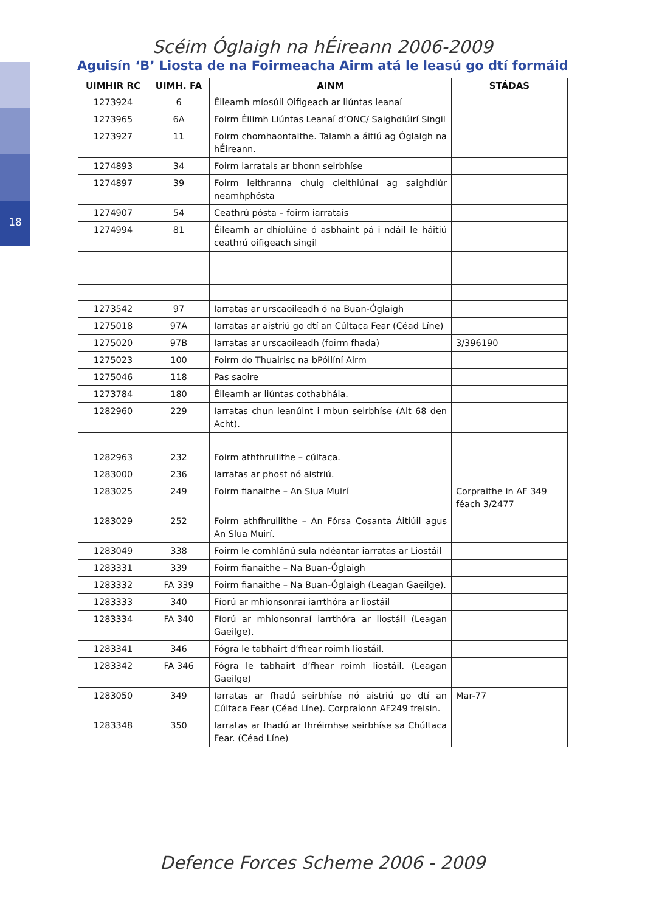18
Scéim Óglaigh na hÉireann 2006-2009
Aguisín ‘B’ Liosta de na Foirmeacha Airm atá le leasú go dtí formáid
| UIMHIR RC | UIMH. FA | AINM | STÁDAS |
| --- | --- | --- | --- |
| 1273924 | 6 | Éileamh míosúil Oifigeach ar liúntas leanaí | |
| 1273965 | 6A | Foirm Éilimh Liúntas Leanaí d’ONC/ Saighdiúirí Singil | |
| 1273927 | 11 | Foirm chomhaontaithe. Talamh a áitiú ag Óglaigh na hÉireann. | |
| 1274893 | 34 | Foirm iarratais ar bhonn seirbhíse | |
| 1274897 | 39 | Foirm leithranna chuig cleithiúnaí ag saighdiúr neamhphósta | |
| 1274907 | 54 | Ceathrú pósta – foirm iarratais | |
| 1274994 | 81 | Éileamh ar dhíolúine ó asbhaint pá i ndáil le háitiú ceathrú oifigeach singil | |
| 1273542 | 97 | Iarratas ar urscaoileadh ó na Buan-Óglaigh | |
| 1275018 | 97A | Iarratas ar aistriú go dtí an Cúltaca Fear (Céad Líne) | |
| 1275020 | 97B | Iarratas ar urscaoileadh (foirm fhada) | 3/396190 |
| 1275023 | 100 | Foirm do Thuairisc na bPóilíní Airm | |
| 1275046 | 118 | Pas saoire | |
| 1273784 | 180 | Éileamh ar liúntas cothabhála. | |
| 1282960 | 229 | Iarratas chun leanúint i mbun seirbhíse (Alt 68 den Acht). | |
| 1282963 | 232 | Foirm athfhruilithe – cúltaca. | |
| 1283000 | 236 | Iarratas ar phost nó aistriú. | |
| 1283025 | 249 | Foirm fianaithe – An Slua Muirí | Corpraithe in AF 349 féach 3/2477 |
| 1283029 | 252 | Foirm athfhruilithe – An Fórsa Cosanta Áitiúil agus An Slua Muirí. | |
| 1283049 | 338 | Foirm le comhlánú sula ndéantar iarratas ar Liostáil | |
| 1283331 | 339 | Foirm fianaithe – Na Buan-Óglaigh | |
| 1283332 | FA 339 | Foirm fianaithe – Na Buan-Óglaigh (Leagan Gaeilge). | |
| 1283333 | 340 | Fíorú ar mhionsonraí iarrthóra ar liostáil | |
| 1283334 | FA 340 | Fíorú ar mhionsonraí iarrthóra ar liostáil (Leagan Gaeilge). | |
| 1283341 | 346 | Fógra le tabhairt d’fhear roimh liostáil. | |
| 1283342 | FA 346 | Fógra le tabhairt d’fhear roimh liostáil. (Leagan Gaeilge) | |
| 1283050 | 349 | Iarratas ar fhadú seirbhíse nó aistriú go dtí an Cúltaca Fear (Céad Líne). Corpraíonn AF249 freisin. | Mar-77 |
| 1283348 | 350 | Iarratas ar fhadú ar thréimhse seirbhíse sa Chúltaca Fear. (Céad Líne) | |
Defence Forces Scheme 2006 - 2009